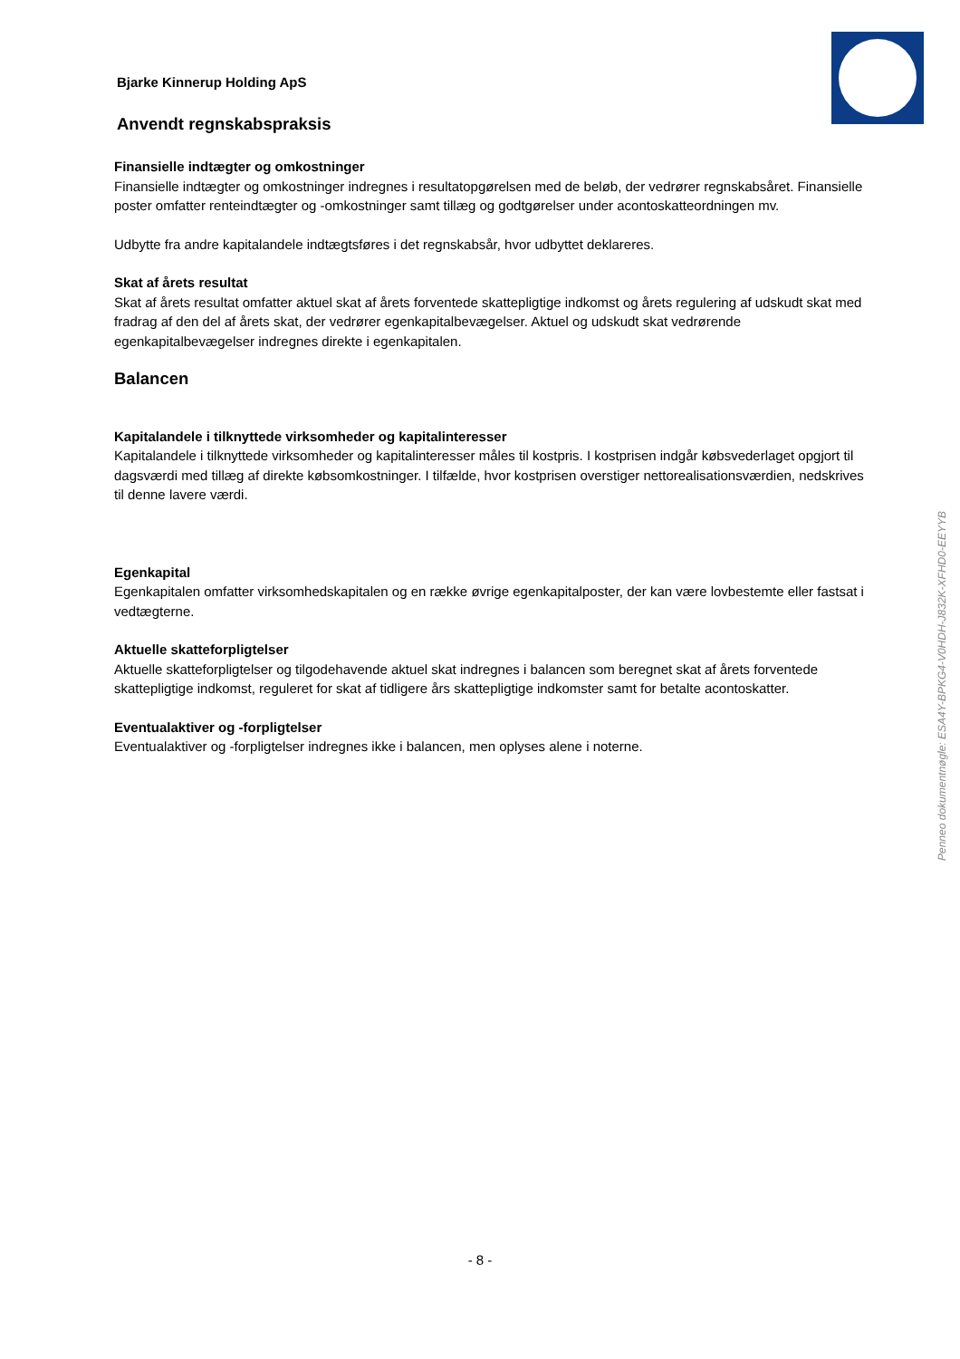Bjarke Kinnerup Holding ApS
Anvendt regnskabspraksis
Finansielle indtægter og omkostninger
Finansielle indtægter og omkostninger indregnes i resultatopgørelsen med de beløb, der vedrører regnskabsåret. Finansielle poster omfatter renteindtægter og -omkostninger samt tillæg og godtgørelser under acontoskatteordningen mv.
Udbytte fra andre kapitalandele indtægtsføres i det regnskabsår, hvor udbyttet deklareres.
Skat af årets resultat
Skat af årets resultat omfatter aktuel skat af årets forventede skattepligtige indkomst og årets regulering af udskudt skat med fradrag af den del af årets skat, der vedrører egenkapitalbevægelser. Aktuel og udskudt skat vedrørende egenkapitalbevægelser indregnes direkte i egenkapitalen.
Balancen
Kapitalandele i tilknyttede virksomheder og kapitalinteresser
Kapitalandele i tilknyttede virksomheder og kapitalinteresser måles til kostpris. I kostprisen indgår købsvederlaget opgjort til dagsværdi med tillæg af direkte købsomkostninger. I tilfælde, hvor kostprisen overstiger nettorealisationsværdien, nedskrives til denne lavere værdi.
Egenkapital
Egenkapitalen omfatter virksomhedskapitalen og en række øvrige egenkapitalposter, der kan være lovbestemte eller fastsat i vedtægterne.
Aktuelle skatteforpligtelser
Aktuelle skatteforpligtelser og tilgodehavende aktuel skat indregnes i balancen som beregnet skat af årets forventede skattepligtige indkomst, reguleret for skat af tidligere års skattepligtige indkomster samt for betalte acontoskatter.
Eventualaktiver og -forpligtelser
Eventualaktiver og -forpligtelser indregnes ikke i balancen, men oplyses alene i noterne.
Penneo dokumentnøgle: ESA4Y-BPKG4-V0HDH-J832K-XFHD0-EEYYB
- 8 -